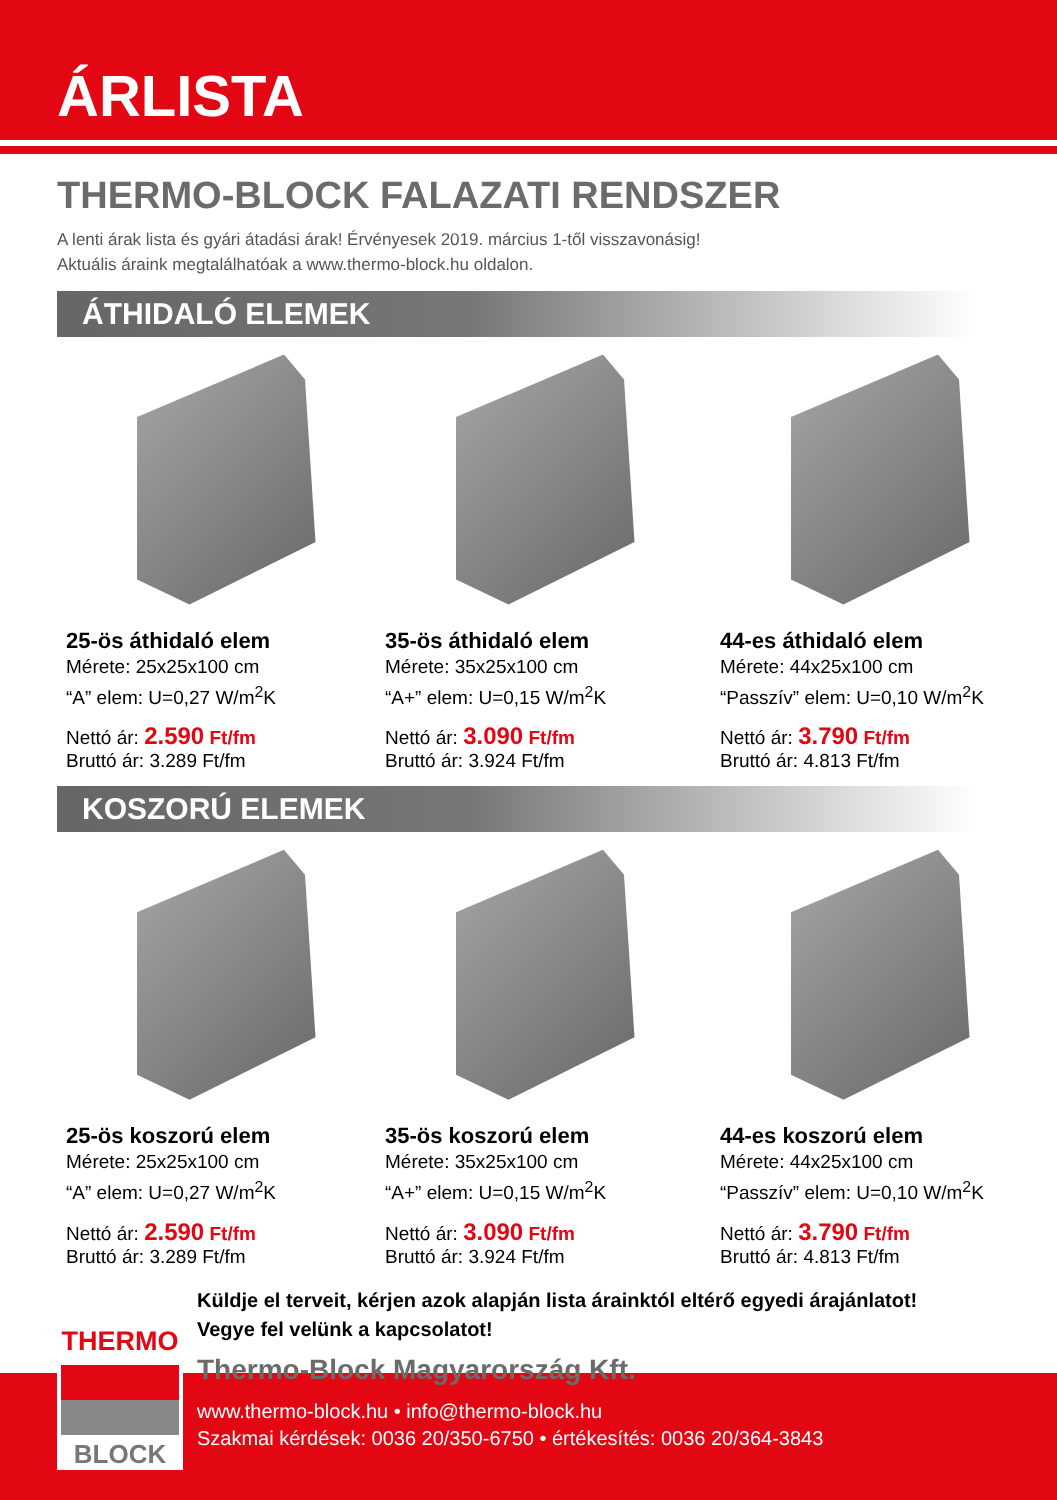ÁRLISTA
THERMO-BLOCK FALAZATI RENDSZER
A lenti árak lista és gyári átadási árak! Érvényesek 2019. március 1-től visszavonásig!
Aktuális áraink megtalálhatóak a www.thermo-block.hu oldalon.
ÁTHIDALÓ ELEMEK
25-ös áthidaló elem
Mérete: 25x25x100 cm
“A” elem: U=0,27 W/m<sup>2</sup>K
Nettó ár: 2.590 Ft/fm
Bruttó ár: 3.289 Ft/fm
35-ös áthidaló elem
Mérete: 35x25x100 cm
“A+” elem: U=0,15 W/m<sup>2</sup>K
Nettó ár: 3.090 Ft/fm
Bruttó ár: 3.924 Ft/fm
44-es áthidaló elem
Mérete: 44x25x100 cm
“Passzív” elem: U=0,10 W/m<sup>2</sup>K
Nettó ár: 3.790 Ft/fm
Bruttó ár: 4.813 Ft/fm
KOSZORÚ ELEMEK
25-ös koszorú elem
Mérete: 25x25x100 cm
“A” elem: U=0,27 W/m<sup>2</sup>K
Nettó ár: 2.590 Ft/fm
Bruttó ár: 3.289 Ft/fm
35-ös koszorú elem
Mérete: 35x25x100 cm
“A+” elem: U=0,15 W/m<sup>2</sup>K
Nettó ár: 3.090 Ft/fm
Bruttó ár: 3.924 Ft/fm
44-es koszorú elem
Mérete: 44x25x100 cm
“Passzív” elem: U=0,10 W/m<sup>2</sup>K
Nettó ár: 3.790 Ft/fm
Bruttó ár: 4.813 Ft/fm
Küldje el terveit, kérjen azok alapján lista árainktól eltérő egyedi árajánlatot!
Vegye fel velünk a kapcsolatot!
Thermo-Block Magyarország Kft.
www.thermo-block.hu • info@thermo-block.hu
Szakmai kérdések: 0036 20/350-6750 • értékesítés: 0036 20/364-3843
THERMO
BLOCK